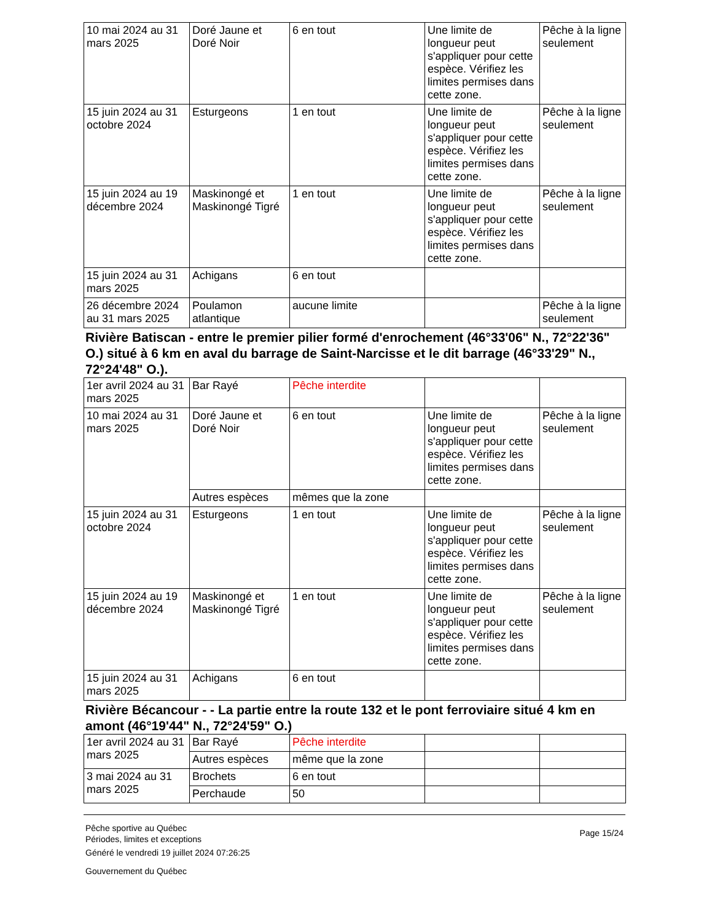| 10 mai 2024 au 31 mars 2025 | Doré Jaune et Doré Noir | 6 en tout | Une limite de longueur peut s'appliquer pour cette espèce. Vérifiez les limites permises dans cette zone. | Pêche à la ligne seulement |
| 15 juin 2024 au 31 octobre 2024 | Esturgeons | 1 en tout | Une limite de longueur peut s'appliquer pour cette espèce. Vérifiez les limites permises dans cette zone. | Pêche à la ligne seulement |
| 15 juin 2024 au 19 décembre 2024 | Maskinongé et Maskinongé Tigré | 1 en tout | Une limite de longueur peut s'appliquer pour cette espèce. Vérifiez les limites permises dans cette zone. | Pêche à la ligne seulement |
| 15 juin 2024 au 31 mars 2025 | Achigans | 6 en tout | | |
| 26 décembre 2024 au 31 mars 2025 | Poulamon atlantique | aucune limite | | Pêche à la ligne seulement |
Rivière Batiscan - entre le premier pilier formé d'enrochement (46°33'06" N., 72°22'36" O.) situé à 6 km en aval du barrage de Saint-Narcisse et le dit barrage (46°33'29" N., 72°24'48" O.).
| 1er avril 2024 au 31 mars 2025 | Bar Rayé | Pêche interdite | | |
| 10 mai 2024 au 31 mars 2025 | Doré Jaune et Doré Noir | 6 en tout | Une limite de longueur peut s'appliquer pour cette espèce. Vérifiez les limites permises dans cette zone. | Pêche à la ligne seulement |
| | Autres espèces | mêmes que la zone | | |
| 15 juin 2024 au 31 octobre 2024 | Esturgeons | 1 en tout | Une limite de longueur peut s'appliquer pour cette espèce. Vérifiez les limites permises dans cette zone. | Pêche à la ligne seulement |
| 15 juin 2024 au 19 décembre 2024 | Maskinongé et Maskinongé Tigré | 1 en tout | Une limite de longueur peut s'appliquer pour cette espèce. Vérifiez les limites permises dans cette zone. | Pêche à la ligne seulement |
| 15 juin 2024 au 31 mars 2025 | Achigans | 6 en tout | | |
Rivière Bécancour - - La partie entre la route 132 et le pont ferroviaire situé 4 km en amont (46°19'44" N., 72°24'59" O.)
| 1er avril 2024 au 31 mars 2025 | Bar Rayé | Pêche interdite | | |
| | Autres espèces | même que la zone | | |
| 3 mai 2024 au 31 mars 2025 | Brochets | 6 en tout | | |
| | Perchaude | 50 | | |
Pêche sportive au Québec
Périodes, limites et exceptions
Généré le vendredi 19 juillet 2024 07:26:25
Gouvernement du Québec
Page 15/24